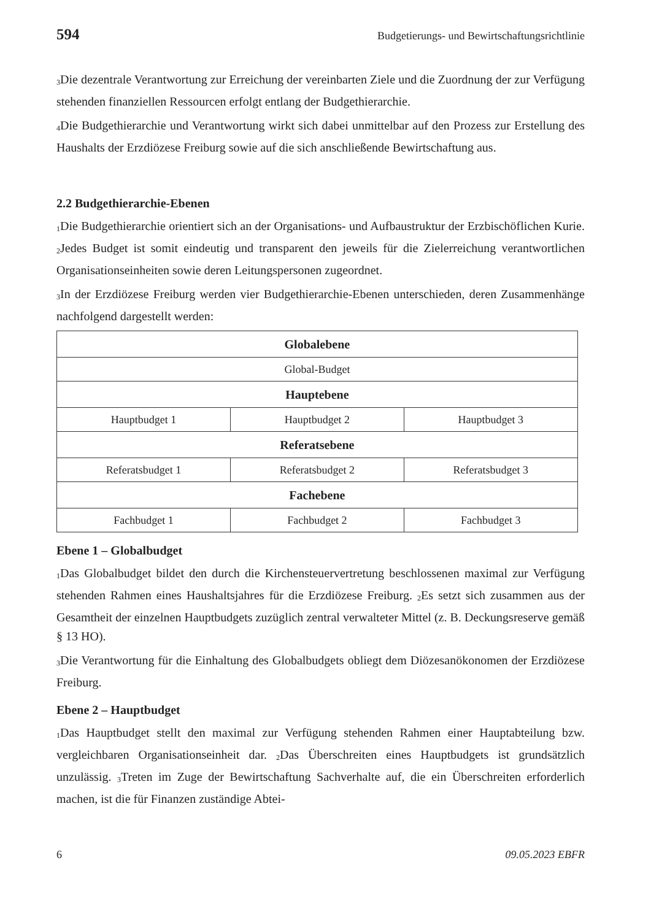594 Budgetierungs- und Bewirtschaftungsrichtlinie
<sub>3</sub>Die dezentrale Verantwortung zur Erreichung der vereinbarten Ziele und die Zuordnung der zur Verfügung stehenden finanziellen Ressourcen erfolgt entlang der Budgethierarchie.
<sub>4</sub>Die Budgethierarchie und Verantwortung wirkt sich dabei unmittelbar auf den Prozess zur Erstellung des Haushalts der Erzdiözese Freiburg sowie auf die sich anschließende Bewirtschaftung aus.
2.2 Budgethierarchie-Ebenen
<sub>1</sub>Die Budgethierarchie orientiert sich an der Organisations- und Aufbaustruktur der Erzbischöflichen Kurie. <sub>2</sub>Jedes Budget ist somit eindeutig und transparent den jeweils für die Zielerreichung verantwortlichen Organisationseinheiten sowie deren Leitungspersonen zugeordnet.
<sub>3</sub>In der Erzdiözese Freiburg werden vier Budgethierarchie-Ebenen unterschieden, deren Zusammenhänge nachfolgend dargestellt werden:
| Globalebene | | |
| --- | --- | --- |
| Global-Budget | | |
| Hauptebene | | |
| Hauptbudget 1 | Hauptbudget 2 | Hauptbudget 3 |
| Referatsebene | | |
| Referatsbudget 1 | Referatsbudget 2 | Referatsbudget 3 |
| Fachebene | | |
| Fachbudget 1 | Fachbudget 2 | Fachbudget 3 |
Ebene 1 – Globalbudget
<sub>1</sub>Das Globalbudget bildet den durch die Kirchensteuervertretung beschlossenen maximal zur Verfügung stehenden Rahmen eines Haushaltsjahres für die Erzdiözese Freiburg. <sub>2</sub>Es setzt sich zusammen aus der Gesamtheit der einzelnen Hauptbudgets zuzüglich zentral verwalteter Mittel (z. B. Deckungsreserve gemäß § 13 HO).
<sub>3</sub>Die Verantwortung für die Einhaltung des Globalbudgets obliegt dem Diözesanökonomen der Erzdiözese Freiburg.
Ebene 2 – Hauptbudget
<sub>1</sub>Das Hauptbudget stellt den maximal zur Verfügung stehenden Rahmen einer Hauptabteilung bzw. vergleichbaren Organisationseinheit dar. <sub>2</sub>Das Überschreiten eines Hauptbudgets ist grundsätzlich unzulässig. <sub>3</sub>Treten im Zuge der Bewirtschaftung Sachverhalte auf, die ein Überschreiten erforderlich machen, ist die für Finanzen zuständige Abtei-
6 09.05.2023 EBFR